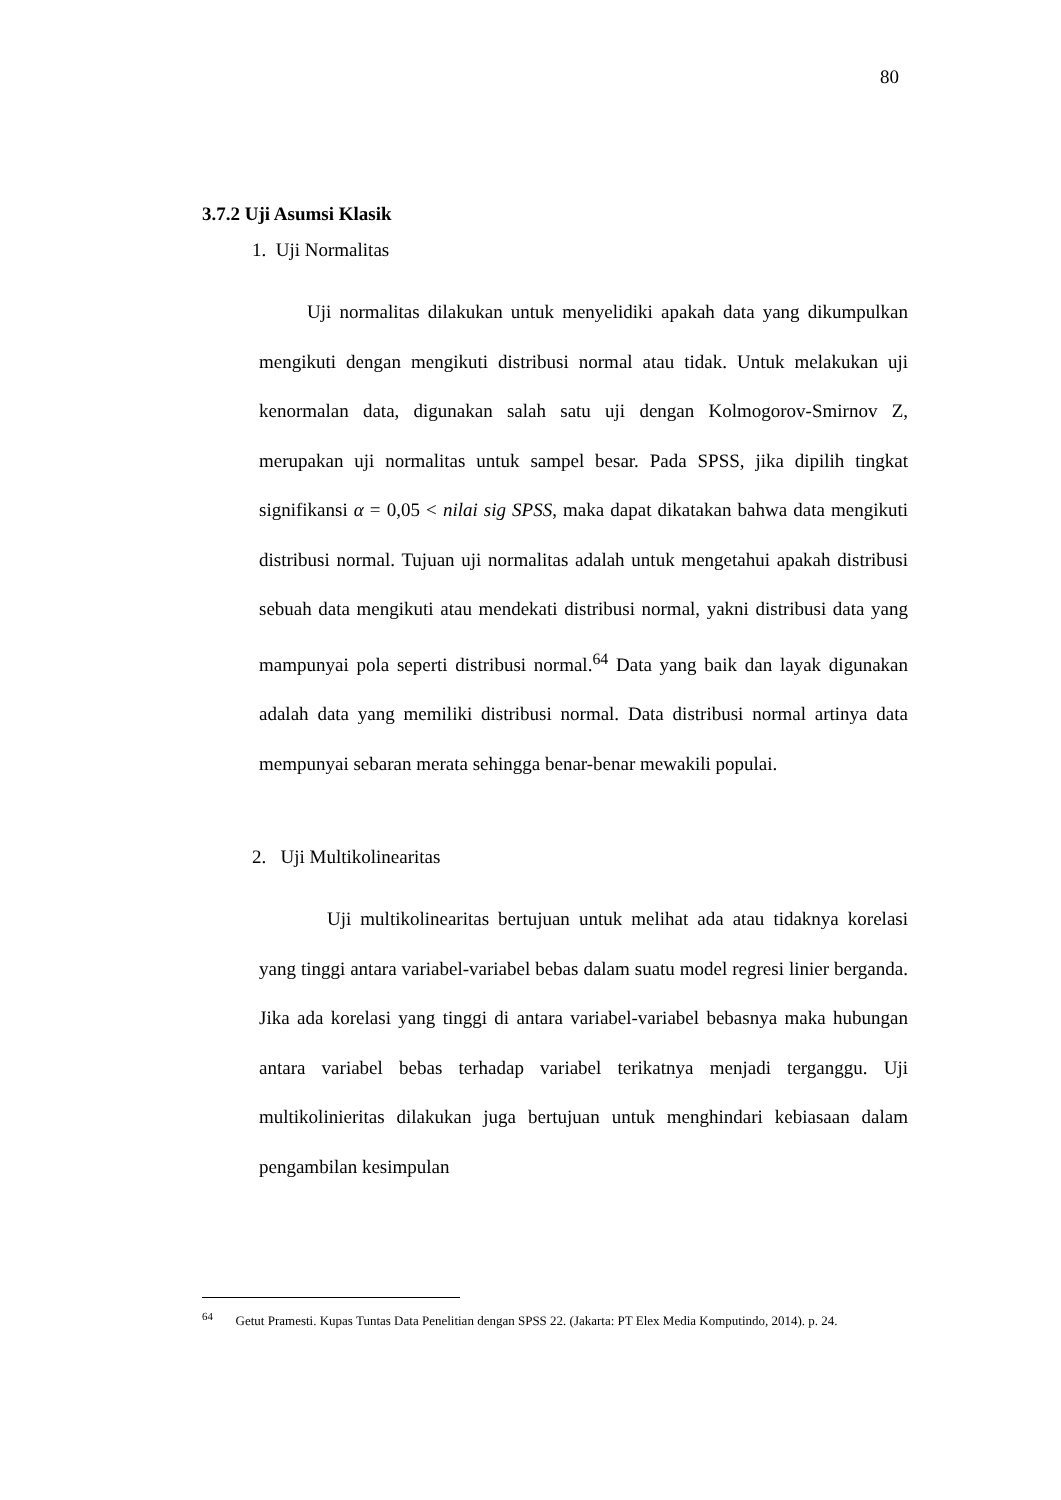80
3.7.2 Uji Asumsi Klasik
1. Uji Normalitas
Uji normalitas dilakukan untuk menyelidiki apakah data yang dikumpulkan mengikuti dengan mengikuti distribusi normal atau tidak. Untuk melakukan uji kenormalan data, digunakan salah satu uji dengan Kolmogorov-Smirnov Z, merupakan uji normalitas untuk sampel besar. Pada SPSS, jika dipilih tingkat signifikansi α = 0,05 < nilai sig SPSS, maka dapat dikatakan bahwa data mengikuti distribusi normal. Tujuan uji normalitas adalah untuk mengetahui apakah distribusi sebuah data mengikuti atau mendekati distribusi normal, yakni distribusi data yang mampunyai pola seperti distribusi normal.<sup>64</sup> Data yang baik dan layak digunakan adalah data yang memiliki distribusi normal. Data distribusi normal artinya data mempunyai sebaran merata sehingga benar-benar mewakili populai.
2. Uji Multikolinearitas
Uji multikolinearitas bertujuan untuk melihat ada atau tidaknya korelasi yang tinggi antara variabel-variabel bebas dalam suatu model regresi linier berganda. Jika ada korelasi yang tinggi di antara variabel-variabel bebasnya maka hubungan antara variabel bebas terhadap variabel terikatnya menjadi terganggu. Uji multikolinieritas dilakukan juga bertujuan untuk menghindari kebiasaan dalam pengambilan kesimpulan
<sup>64</sup> Getut Pramesti. Kupas Tuntas Data Penelitian dengan SPSS 22. (Jakarta: PT Elex Media Komputindo, 2014). p. 24.